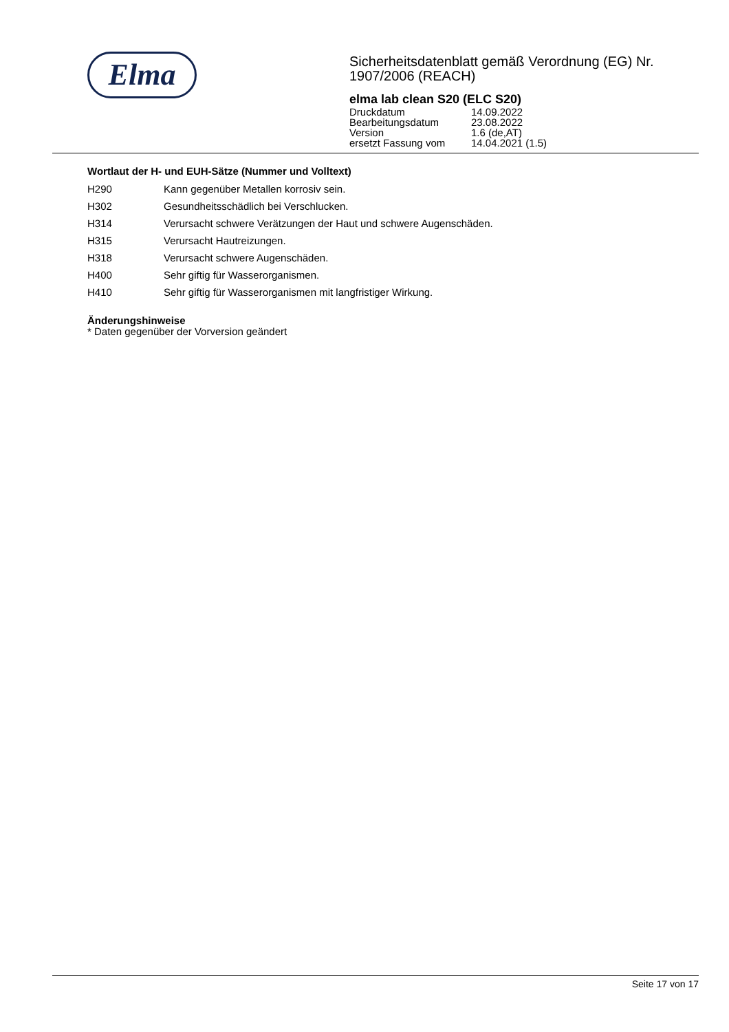Elma
Sicherheitsdatenblatt gemäß Verordnung (EG) Nr. 1907/2006 (REACH)
elma lab clean S20 (ELC S20)
| Druckdatum | 14.09.2022 |
| Bearbeitungsdatum | 23.08.2022 |
| Version | 1.6 (de,AT) |
| ersetzt Fassung vom | 14.04.2021 (1.5) |
Wortlaut der H- und EUH-Sätze (Nummer und Volltext)
| H290 | Kann gegenüber Metallen korrosiv sein. |
| H302 | Gesundheitsschädlich bei Verschlucken. |
| H314 | Verursacht schwere Verätzungen der Haut und schwere Augenschäden. |
| H315 | Verursacht Hautreizungen. |
| H318 | Verursacht schwere Augenschäden. |
| H400 | Sehr giftig für Wasserorganismen. |
| H410 | Sehr giftig für Wasserorganismen mit langfristiger Wirkung. |
Änderungshinweise
* Daten gegenüber der Vorversion geändert
Seite 17 von 17